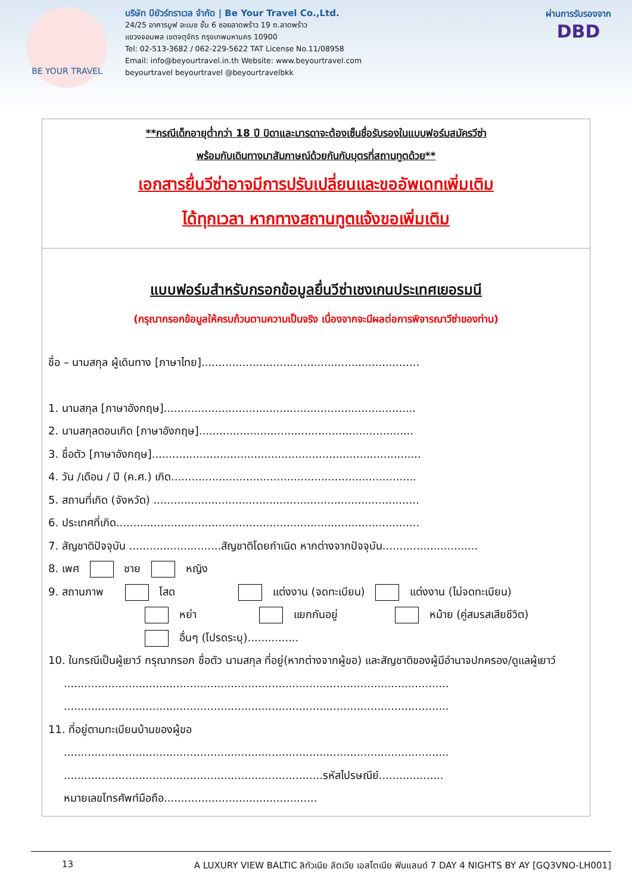BE YOUR TRAVEL
บริษัท บียัวร์ทราเวล จำกัด | Be Your Travel Co.,Ltd.
24/25 อาคารมูฟ อะเมซ ชั้น 6 ซอยลาดพร้าว 19 ถ.ลาดพร้าว
แขวงจอมพล เขตจตุจักร กรุงเทพมหานคร 10900
Tel: 02-513-3682 / 062-229-5622 TAT License No.11/08958
Email: info@beyourtravel.in.th Website: www.beyourtravel.com
beyourtravel beyourtravel @beyourtravelbkk
ผ่านการรับรองจาก
DBD
**กรณีเด็กอายุต่ำกว่า 18 ปี บิดาและมารดาจะต้องเซ็นชื่อรับรองในแบบฟอร์มสมัครวีซ่า
พร้อมกับเดินทางมาสัมภาษณ์ด้วยกันกับบุตรที่สถานทูตด้วย**
เอกสารยื่นวีซ่าอาจมีการปรับเปลี่ยนและขออัพเดทเพิ่มเติม
ได้ทุกเวลา หากทางสถานทูตแจ้งขอเพิ่มเติม
แบบฟอร์มสำหรับกรอกข้อมูลยื่นวีซ่าเชงเกนประเทศเยอรมนี
(กรุณากรอกข้อมูลให้ครบถ้วนตามความเป็นจริง เนื่องจากจะมีผลต่อการพิจารณาวีซ่าของท่าน)
ชื่อ – นามสกุล ผู้เดินทาง [ภาษาไทย]................................................................
1. นามสกุล [ภาษาอังกฤษ]..........................................................................
2. นามสกุลตอนเกิด [ภาษาอังกฤษ]...............................................................
3. ชื่อตัว [ภาษาอังกฤษ]...............................................................................
4. วัน /เดือน / ปี (ค.ศ.) เกิด........................................................................
5. สถานที่เกิด (จังหวัด) ..............................................................................
6. ประเทศที่เกิด.........................................................................................
7. สัญชาติปัจจุบัน ...........................สัญชาติโดยกำเนิด หากต่างจากปัจจุบัน............................
8. เพศ ชาย หญิง
9. สถานภาพ โสด แต่งงาน (จดทะเบียน) แต่งงาน (ไม่จดทะเบียน)
หย่า แยกกันอยู่ หม้าย (คู่สมรสเสียชีวิต)
อื่นๆ (โปรดระบุ)...............
10. ในกรณีเป็นผู้เยาว์ กรุณากรอก ชื่อตัว นามสกุล ที่อยู่(หากต่างจากผู้ขอ) และสัญชาติของผู้มีอำนาจปกครอง/ดูแลผู้เยาว์
.................................................................................................................
.................................................................................................................
11. ที่อยู่ตามทะเบียนบ้านของผู้ขอ
.................................................................................................................
............................................................................รหัสไปรษณีย์...................
หมายเลขโทรศัพท์มือถือ.............................................
13 A LUXURY VIEW BALTIC ลิทัวเนีย ลัตเวีย เอสโตเนีย ฟินแลนด์ 7 DAY 4 NIGHTS BY AY [GQ3VNO-LH001]